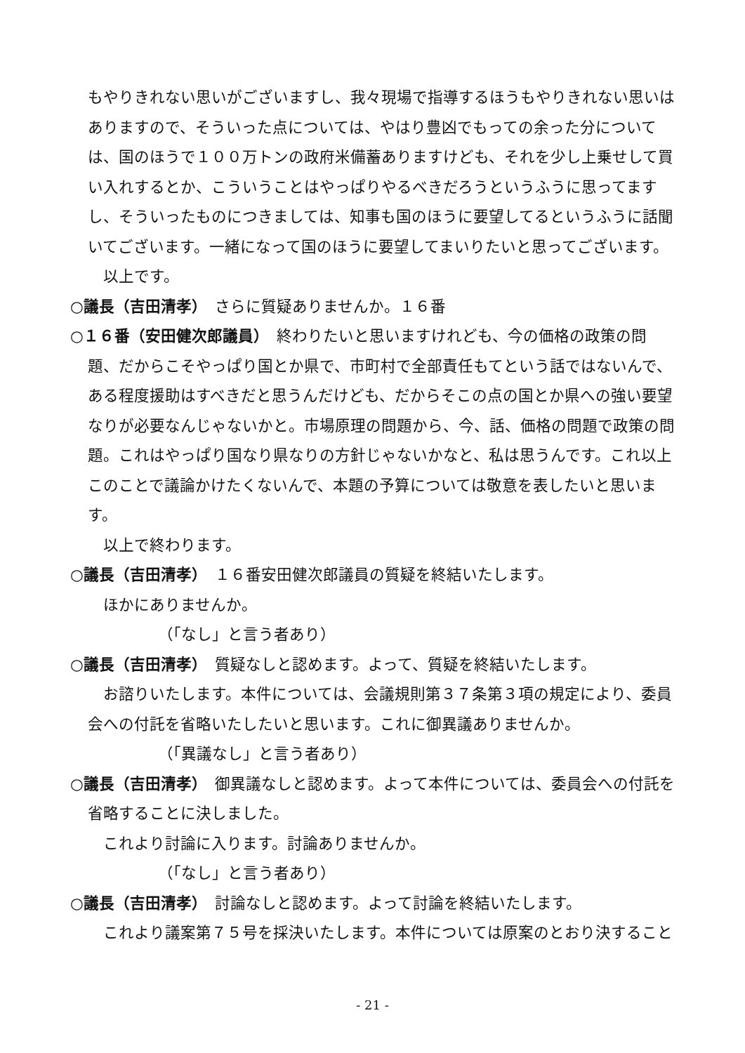もやりきれない思いがございますし、我々現場で指導するほうもやりきれない思いはありますので、そういった点については、やはり豊凶でもっての余った分については、国のほうで１００万トンの政府米備蓄ありますけども、それを少し上乗せして買い入れするとか、こういうことはやっぱりやるべきだろうというふうに思ってますし、そういったものにつきましては、知事も国のほうに要望してるというふうに話聞いてございます。一緒になって国のほうに要望してまいりたいと思ってございます。
以上です。
○議長（吉田清孝）　さらに質疑ありませんか。１６番
○１６番（安田健次郎議員）　終わりたいと思いますけれども、今の価格の政策の問題、だからこそやっぱり国とか県で、市町村で全部責任もてという話ではないんで、ある程度援助はすべきだと思うんだけども、だからそこの点の国とか県への強い要望なりが必要なんじゃないかと。市場原理の問題から、今、話、価格の問題で政策の問題。これはやっぱり国なり県なりの方針じゃないかなと、私は思うんです。これ以上このことで議論かけたくないんで、本題の予算については敬意を表したいと思います。
以上で終わります。
○議長（吉田清孝）　１６番安田健次郎議員の質疑を終結いたします。
ほかにありませんか。
（「なし」と言う者あり）
○議長（吉田清孝）　質疑なしと認めます。よって、質疑を終結いたします。
お諮りいたします。本件については、会議規則第３７条第３項の規定により、委員会への付託を省略いたしたいと思います。これに御異議ありませんか。
（「異議なし」と言う者あり）
○議長（吉田清孝）　御異議なしと認めます。よって本件については、委員会への付託を省略することに決しました。
これより討論に入ります。討論ありませんか。
（「なし」と言う者あり）
○議長（吉田清孝）　討論なしと認めます。よって討論を終結いたします。
これより議案第７５号を採決いたします。本件については原案のとおり決すること
- 21 -